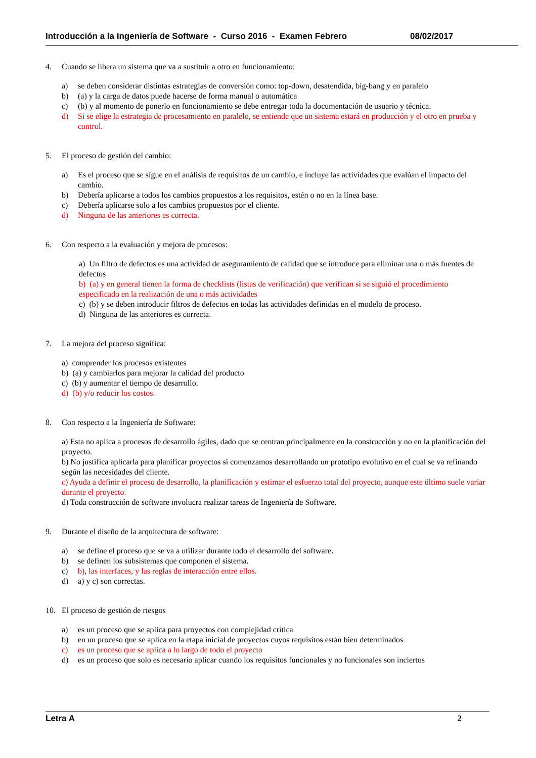Introducción a la Ingeniería de Software - Curso 2016 - Examen Febrero 08/02/2017
4. Cuando se libera un sistema que va a sustituir a otro en funcionamiento:
a) se deben considerar distintas estrategias de conversión como: top-down, desatendida, big-bang y en paralelo
b) (a) y la carga de datos puede hacerse de forma manual o automática
c) (b) y al momento de ponerlo en funcionamiento se debe entregar toda la documentación de usuario y técnica.
d) Si se elige la estrategia de procesamiento en paralelo, se entiende que un sistema estará en producción y el otro en prueba y control.
5. El proceso de gestión del cambio:
a) Es el proceso que se sigue en el análisis de requisitos de un cambio, e incluye las actividades que evalúan el impacto del cambio.
b) Debería aplicarse a todos los cambios propuestos a los requisitos, estén o no en la línea base.
c) Debería aplicarse solo a los cambios propuestos por el cliente.
d) Ninguna de las anteriores es correcta.
6. Con respecto a la evaluación y mejora de procesos:
a) Un filtro de defectos es una actividad de aseguramiento de calidad que se introduce para eliminar una o más fuentes de defectos
b) (a) y en general tienen la forma de checklists (listas de verificación) que verifican si se siguió el procedimiento especificado en la realización de una o más actividades
c) (b) y se deben introducir filtros de defectos en todas las actividades definidas en el modelo de proceso.
d) Ninguna de las anteriores es correcta.
7. La mejora del proceso significa:
a) comprender los procesos existentes
b) (a) y cambiarlos para mejorar la calidad del producto
c) (b) y aumentar el tiempo de desarrollo.
d) (b) y/o reducir los costos.
8. Con respecto a la Ingeniería de Software:
a) Esta no aplica a procesos de desarrollo ágiles, dado que se centran principalmente en la construcción y no en la planificación del proyecto.
b) No justifica aplicarla para planificar proyectos si comenzamos desarrollando un prototipo evolutivo en el cual se va refinando según las necesidades del cliente.
c) Ayuda a definir el proceso de desarrollo, la planificación y estimar el esfuerzo total del proyecto, aunque este último suele variar durante el proyecto.
d) Toda construcción de software involucra realizar tareas de Ingeniería de Software.
9. Durante el diseño de la arquitectura de software:
a) se define el proceso que se va a utilizar durante todo el desarrollo del software.
b) se definen los subsistemas que componen el sistema.
c) b), las interfaces, y las reglas de interacción entre ellos.
d) a) y c) son correctas.
10. El proceso de gestión de riesgos
a) es un proceso que se aplica para proyectos con complejidad crítica
b) en un proceso que se aplica en la etapa inicial de proyectos cuyos requisitos están bien determinados
c) es un proceso que se aplica a lo largo de todo el proyecto
d) es un proceso que solo es necesario aplicar cuando los requisitos funcionales y no funcionales son inciertos
Letra A 2